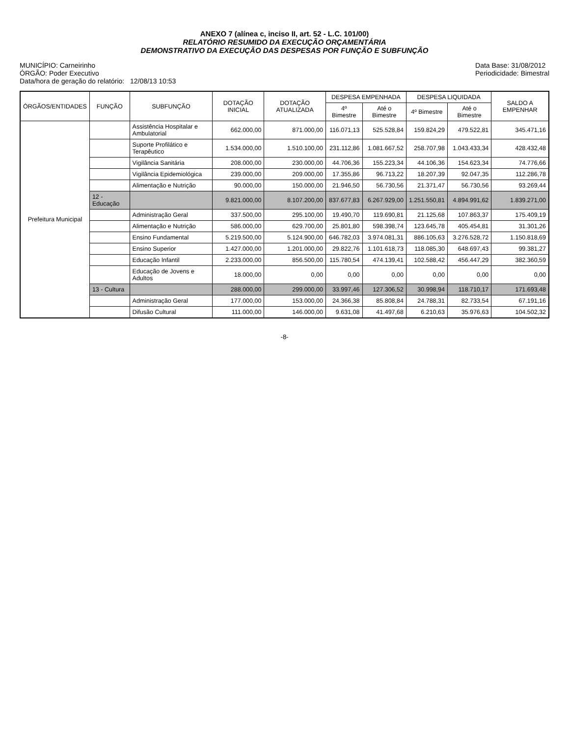ANEXO 7 (alínea c, inciso II, art. 52 - L.C. 101/00)
RELATÓRIO RESUMIDO DA EXECUÇÃO ORÇAMENTÁRIA
DEMONSTRATIVO DA EXECUÇÃO DAS DESPESAS POR FUNÇÃO E SUBFUNÇÃO
MUNICÍPIO: Carneirinho
ÓRGÃO: Poder Executivo
Data/hora de geração do relatório: 12/08/13 10:53
Data Base: 31/08/2012
Periodicidade: Bimestral
| ÓRGÃOS/ENTIDADES | FUNÇÃO | SUBFUNÇÃO | DOTAÇÃO INICIAL | DOTAÇÃO ATUALIZADA | DESPESA EMPENHADA | | DESPESA LIQUIDADA | | SALDO A EMPENHAR |
| --- | --- | --- | --- | --- | --- | --- | --- | --- | --- |
| | | | | | 4º Bimestre | Até o Bimestre | 4º Bimestre | Até o Bimestre | |
| Prefeitura Municipal | | Assistência Hospitalar e Ambulatorial | 662.000,00 | 871.000,00 | 116.071,13 | 525.528,84 | 159.824,29 | 479.522,81 | 345.471,16 |
| | | Suporte Profilático e Terapêutico | 1.534.000,00 | 1.510.100,00 | 231.112,86 | 1.081.667,52 | 258.707,98 | 1.043.433,34 | 428.432,48 |
| | | Vigilância Sanitária | 208.000,00 | 230.000,00 | 44.706,36 | 155.223,34 | 44.106,36 | 154.623,34 | 74.776,66 |
| | | Vigilância Epidemiológica | 239.000,00 | 209.000,00 | 17.355,86 | 96.713,22 | 18.207,39 | 92.047,35 | 112.286,78 |
| | | Alimentação e Nutrição | 90.000,00 | 150.000,00 | 21.946,50 | 56.730,56 | 21.371,47 | 56.730,56 | 93.269,44 |
| | 12 - Educação | | 9.821.000,00 | 8.107.200,00 | 837.677,83 | 6.267.929,00 | 1.251.550,81 | 4.894.991,62 | 1.839.271,00 |
| | | Administração Geral | 337.500,00 | 295.100,00 | 19.490,70 | 119.690,81 | 21.125,68 | 107.863,37 | 175.409,19 |
| | | Alimentação e Nutrição | 586.000,00 | 629.700,00 | 25.801,80 | 598.398,74 | 123.645,78 | 405.454,81 | 31.301,26 |
| | | Ensino Fundamental | 5.219.500,00 | 5.124.900,00 | 646.782,03 | 3.974.081,31 | 886.105,63 | 3.276.528,72 | 1.150.818,69 |
| | | Ensino Superior | 1.427.000,00 | 1.201.000,00 | 29.822,76 | 1.101.618,73 | 118.085,30 | 648.697,43 | 99.381,27 |
| | | Educação Infantil | 2.233.000,00 | 856.500,00 | 115.780,54 | 474.139,41 | 102.588,42 | 456.447,29 | 382.360,59 |
| | | Educação de Jovens e Adultos | 18.000,00 | 0,00 | 0,00 | 0,00 | 0,00 | 0,00 | 0,00 |
| | 13 - Cultura | | 288.000,00 | 299.000,00 | 33.997,46 | 127.306,52 | 30.998,94 | 118.710,17 | 171.693,48 |
| | | Administração Geral | 177.000,00 | 153.000,00 | 24.366,38 | 85.808,84 | 24.788,31 | 82.733,54 | 67.191,16 |
| | | Difusão Cultural | 111.000,00 | 146.000,00 | 9.631,08 | 41.497,68 | 6.210,63 | 35.976,63 | 104.502,32 |
-8-